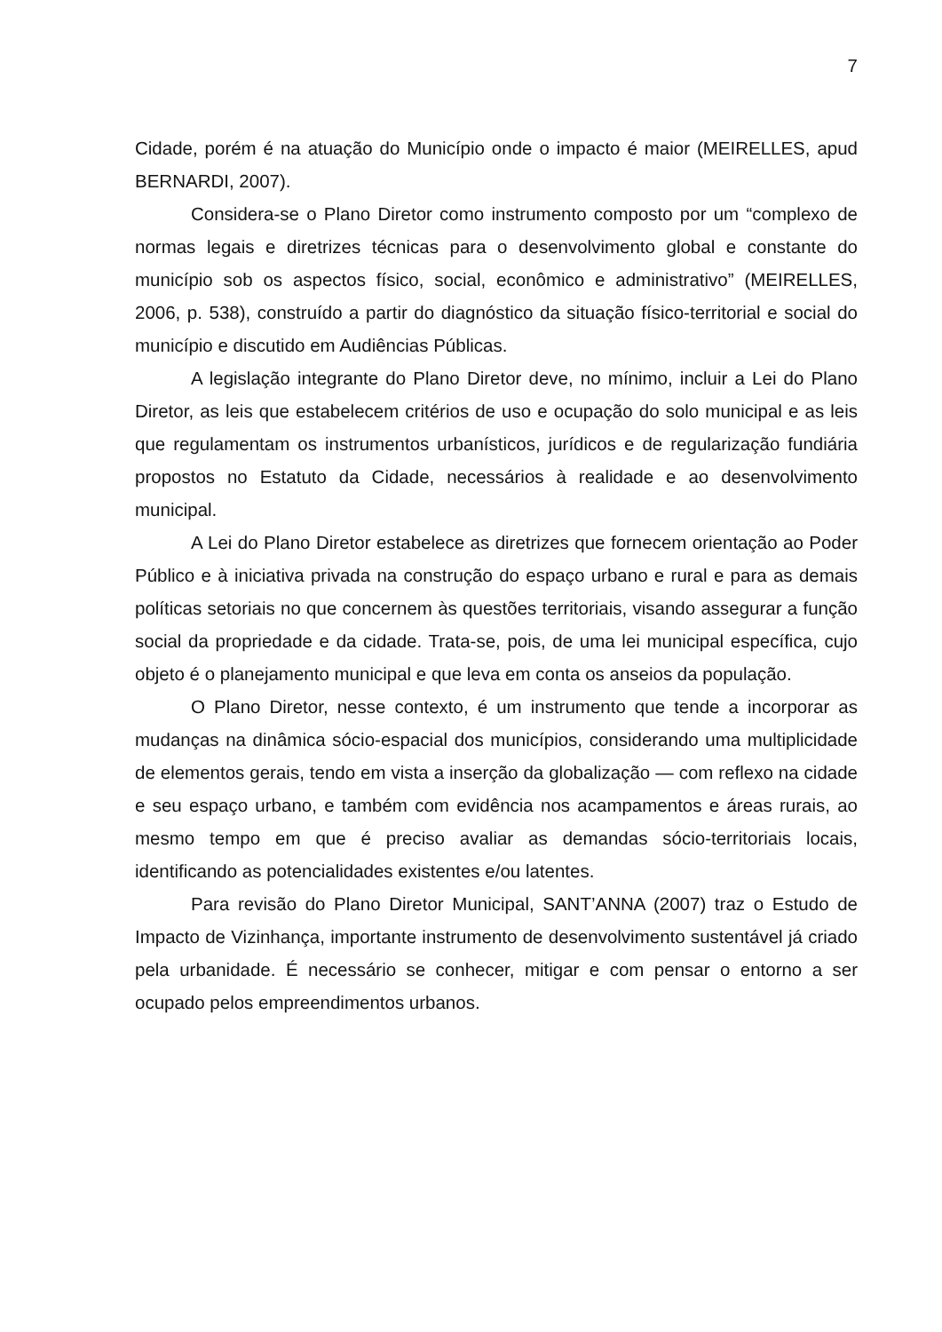7
Cidade, porém é na atuação do Município onde o impacto é maior (MEIRELLES, apud BERNARDI, 2007).
Considera-se o Plano Diretor como instrumento composto por um “complexo de normas legais e diretrizes técnicas para o desenvolvimento global e constante do município sob os aspectos físico, social, econômico e administrativo” (MEIRELLES, 2006, p. 538), construído a partir do diagnóstico da situação físico-territorial e social do município e discutido em Audiências Públicas.
A legislação integrante do Plano Diretor deve, no mínimo, incluir a Lei do Plano Diretor, as leis que estabelecem critérios de uso e ocupação do solo municipal e as leis que regulamentam os instrumentos urbanísticos, jurídicos e de regularização fundiária propostos no Estatuto da Cidade, necessários à realidade e ao desenvolvimento municipal.
A Lei do Plano Diretor estabelece as diretrizes que fornecem orientação ao Poder Público e à iniciativa privada na construção do espaço urbano e rural e para as demais políticas setoriais no que concernem às questões territoriais, visando assegurar a função social da propriedade e da cidade. Trata-se, pois, de uma lei municipal específica, cujo objeto é o planejamento municipal e que leva em conta os anseios da população.
O Plano Diretor, nesse contexto, é um instrumento que tende a incorporar as mudanças na dinâmica sócio-espacial dos municípios, considerando uma multiplicidade de elementos gerais, tendo em vista a inserção da globalização — com reflexo na cidade e seu espaço urbano, e também com evidência nos acampamentos e áreas rurais, ao mesmo tempo em que é preciso avaliar as demandas sócio-territoriais locais, identificando as potencialidades existentes e/ou latentes.
Para revisão do Plano Diretor Municipal, SANT’ANNA (2007) traz o Estudo de Impacto de Vizinhança, importante instrumento de desenvolvimento sustentável já criado pela urbanidade. É necessário se conhecer, mitigar e com pensar o entorno a ser ocupado pelos empreendimentos urbanos.